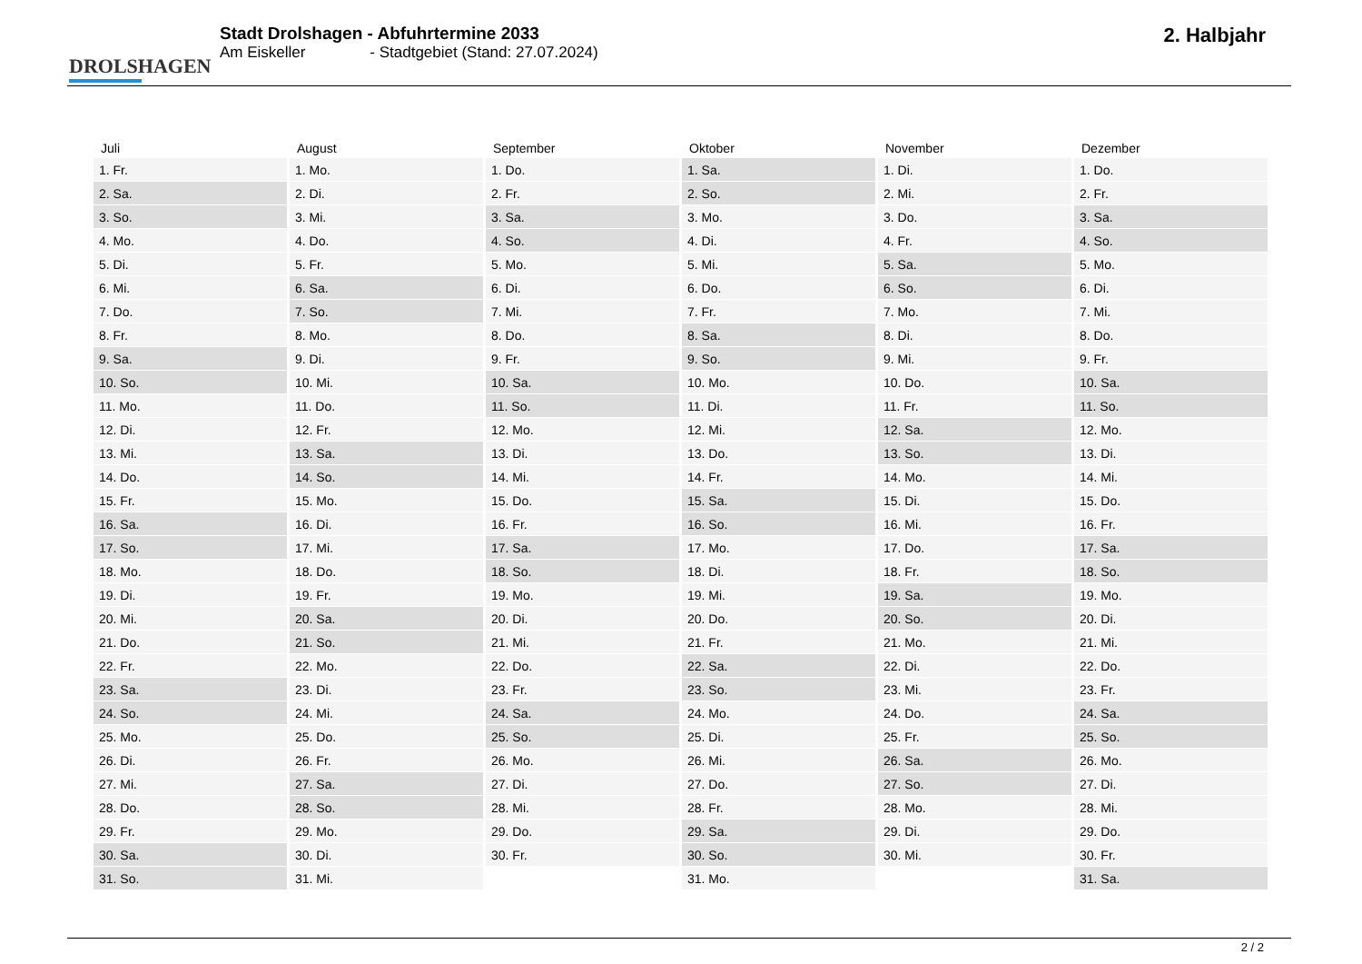DROLSHAGEN
Stadt Drolshagen - Abfuhrtermine 2033
Am Eiskeller - Stadtgebiet (Stand: 27.07.2024)
2. Halbjahr
| Juli | August | September | Oktober | November | Dezember |
| --- | --- | --- | --- | --- | --- |
| 1. Fr. | 1. Mo. | 1. Do. | 1. Sa. | 1. Di. | 1. Do. |
| 2. Sa. | 2. Di. | 2. Fr. | 2. So. | 2. Mi. | 2. Fr. |
| 3. So. | 3. Mi. | 3. Sa. | 3. Mo. | 3. Do. | 3. Sa. |
| 4. Mo. | 4. Do. | 4. So. | 4. Di. | 4. Fr. | 4. So. |
| 5. Di. | 5. Fr. | 5. Mo. | 5. Mi. | 5. Sa. | 5. Mo. |
| 6. Mi. | 6. Sa. | 6. Di. | 6. Do. | 6. So. | 6. Di. |
| 7. Do. | 7. So. | 7. Mi. | 7. Fr. | 7. Mo. | 7. Mi. |
| 8. Fr. | 8. Mo. | 8. Do. | 8. Sa. | 8. Di. | 8. Do. |
| 9. Sa. | 9. Di. | 9. Fr. | 9. So. | 9. Mi. | 9. Fr. |
| 10. So. | 10. Mi. | 10. Sa. | 10. Mo. | 10. Do. | 10. Sa. |
| 11. Mo. | 11. Do. | 11. So. | 11. Di. | 11. Fr. | 11. So. |
| 12. Di. | 12. Fr. | 12. Mo. | 12. Mi. | 12. Sa. | 12. Mo. |
| 13. Mi. | 13. Sa. | 13. Di. | 13. Do. | 13. So. | 13. Di. |
| 14. Do. | 14. So. | 14. Mi. | 14. Fr. | 14. Mo. | 14. Mi. |
| 15. Fr. | 15. Mo. | 15. Do. | 15. Sa. | 15. Di. | 15. Do. |
| 16. Sa. | 16. Di. | 16. Fr. | 16. So. | 16. Mi. | 16. Fr. |
| 17. So. | 17. Mi. | 17. Sa. | 17. Mo. | 17. Do. | 17. Sa. |
| 18. Mo. | 18. Do. | 18. So. | 18. Di. | 18. Fr. | 18. So. |
| 19. Di. | 19. Fr. | 19. Mo. | 19. Mi. | 19. Sa. | 19. Mo. |
| 20. Mi. | 20. Sa. | 20. Di. | 20. Do. | 20. So. | 20. Di. |
| 21. Do. | 21. So. | 21. Mi. | 21. Fr. | 21. Mo. | 21. Mi. |
| 22. Fr. | 22. Mo. | 22. Do. | 22. Sa. | 22. Di. | 22. Do. |
| 23. Sa. | 23. Di. | 23. Fr. | 23. So. | 23. Mi. | 23. Fr. |
| 24. So. | 24. Mi. | 24. Sa. | 24. Mo. | 24. Do. | 24. Sa. |
| 25. Mo. | 25. Do. | 25. So. | 25. Di. | 25. Fr. | 25. So. |
| 26. Di. | 26. Fr. | 26. Mo. | 26. Mi. | 26. Sa. | 26. Mo. |
| 27. Mi. | 27. Sa. | 27. Di. | 27. Do. | 27. So. | 27. Di. |
| 28. Do. | 28. So. | 28. Mi. | 28. Fr. | 28. Mo. | 28. Mi. |
| 29. Fr. | 29. Mo. | 29. Do. | 29. Sa. | 29. Di. | 29. Do. |
| 30. Sa. | 30. Di. | 30. Fr. | 30. So. | 30. Mi. | 30. Fr. |
| 31. So. | 31. Mi. | | 31. Mo. | | 31. Sa. |
2 / 2